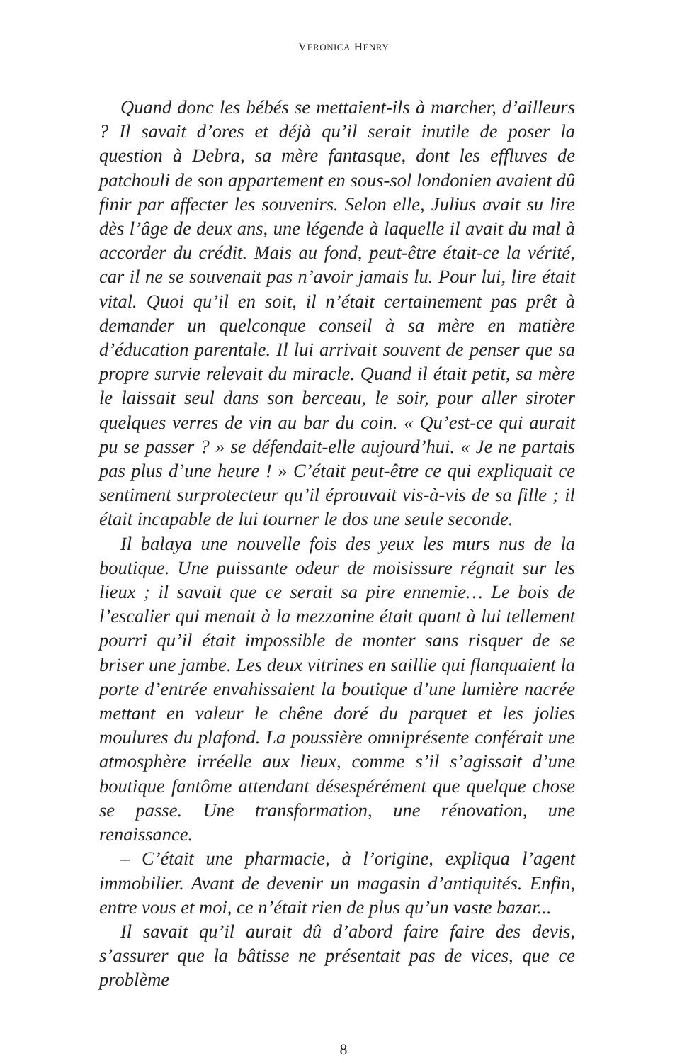VERONICA HENRY
Quand donc les bébés se mettaient-ils à marcher, d’ailleurs ? Il savait d’ores et déjà qu’il serait inutile de poser la question à Debra, sa mère fantasque, dont les effluves de patchouli de son appartement en sous-sol londonien avaient dû finir par affecter les souvenirs. Selon elle, Julius avait su lire dès l’âge de deux ans, une légende à laquelle il avait du mal à accorder du crédit. Mais au fond, peut-être était-ce la vérité, car il ne se souvenait pas n’avoir jamais lu. Pour lui, lire était vital. Quoi qu’il en soit, il n’était certainement pas prêt à demander un quelconque conseil à sa mère en matière d’éducation parentale. Il lui arrivait souvent de penser que sa propre survie relevait du miracle. Quand il était petit, sa mère le laissait seul dans son berceau, le soir, pour aller siroter quelques verres de vin au bar du coin. « Qu’est-ce qui aurait pu se passer ? » se défendait-elle aujourd’hui. « Je ne partais pas plus d’une heure ! » C’était peut-être ce qui expliquait ce sentiment surprotecteur qu’il éprouvait vis-à-vis de sa fille ; il était incapable de lui tourner le dos une seule seconde.
Il balaya une nouvelle fois des yeux les murs nus de la boutique. Une puissante odeur de moisissure régnait sur les lieux ; il savait que ce serait sa pire ennemie… Le bois de l’escalier qui menait à la mezzanine était quant à lui tellement pourri qu’il était impossible de monter sans risquer de se briser une jambe. Les deux vitrines en saillie qui flanquaient la porte d’entrée envahissaient la boutique d’une lumière nacrée mettant en valeur le chêne doré du parquet et les jolies moulures du plafond. La poussière omniprésente conférait une atmosphère irréelle aux lieux, comme s’il s’agissait d’une boutique fantôme attendant désespérément que quelque chose se passe. Une transformation, une rénovation, une renaissance.
– C’était une pharmacie, à l’origine, expliqua l’agent immobilier. Avant de devenir un magasin d’antiquités. Enfin, entre vous et moi, ce n’était rien de plus qu’un vaste bazar...
Il savait qu’il aurait dû d’abord faire faire des devis, s’assurer que la bâtisse ne présentait pas de vices, que ce problème
8